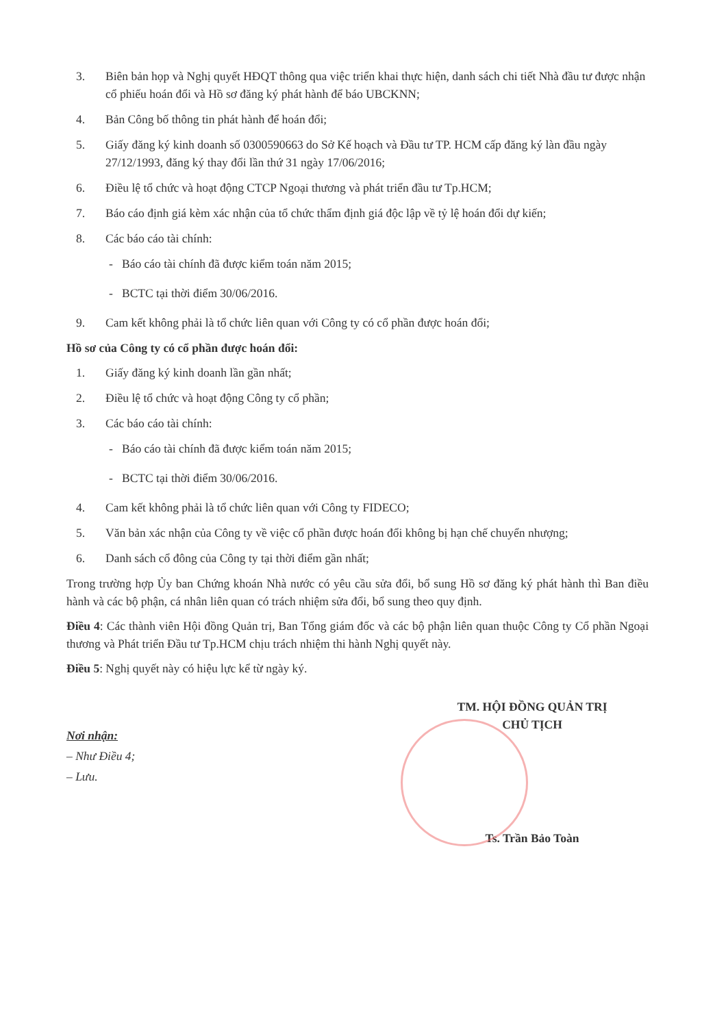3. Biên bản họp và Nghị quyết HĐQT thông qua việc triển khai thực hiện, danh sách chi tiết Nhà đầu tư được nhận cổ phiếu hoán đổi và Hồ sơ đăng ký phát hành để báo UBCKNN;
4. Bản Công bố thông tin phát hành để hoán đổi;
5. Giấy đăng ký kinh doanh số 0300590663 do Sở Kế hoạch và Đầu tư TP. HCM cấp đăng ký làn đầu ngày 27/12/1993, đăng ký thay đổi lần thứ 31 ngày 17/06/2016;
6. Điều lệ tổ chức và hoạt động CTCP Ngoại thương và phát triển đầu tư Tp.HCM;
7. Báo cáo định giá kèm xác nhận của tổ chức thẩm định giá độc lập về tỷ lệ hoán đổi dự kiến;
8. Các báo cáo tài chính:
- Báo cáo tài chính đã được kiểm toán năm 2015;
- BCTC tại thời điểm 30/06/2016.
9. Cam kết không phải là tổ chức liên quan với Công ty có cổ phần được hoán đổi;
Hồ sơ của Công ty có cổ phần được hoán đổi:
1. Giấy đăng ký kinh doanh lần gần nhất;
2. Điều lệ tổ chức và hoạt động Công ty cổ phần;
3. Các báo cáo tài chính:
- Báo cáo tài chính đã được kiểm toán năm 2015;
- BCTC tại thời điểm 30/06/2016.
4. Cam kết không phải là tổ chức liên quan với Công ty FIDECO;
5. Văn bản xác nhận của Công ty về việc cổ phần được hoán đổi không bị hạn chế chuyển nhượng;
6. Danh sách cổ đông của Công ty tại thời điểm gần nhất;
Trong trường hợp Ủy ban Chứng khoán Nhà nước có yêu cầu sửa đổi, bổ sung Hồ sơ đăng ký phát hành thì Ban điều hành và các bộ phận, cá nhân liên quan có trách nhiệm sửa đổi, bổ sung theo quy định.
Điều 4: Các thành viên Hội đồng Quản trị, Ban Tổng giám đốc và các bộ phận liên quan thuộc Công ty Cổ phần Ngoại thương và Phát triển Đầu tư Tp.HCM chịu trách nhiệm thi hành Nghị quyết này.
Điều 5: Nghị quyết này có hiệu lực kể từ ngày ký.
Nơi nhận:
– Như Điều 4;
– Lưu.
TM. HỘI ĐỒNG QUẢN TRỊ
CHỦ TỊCH
Ts. Trần Bảo Toàn